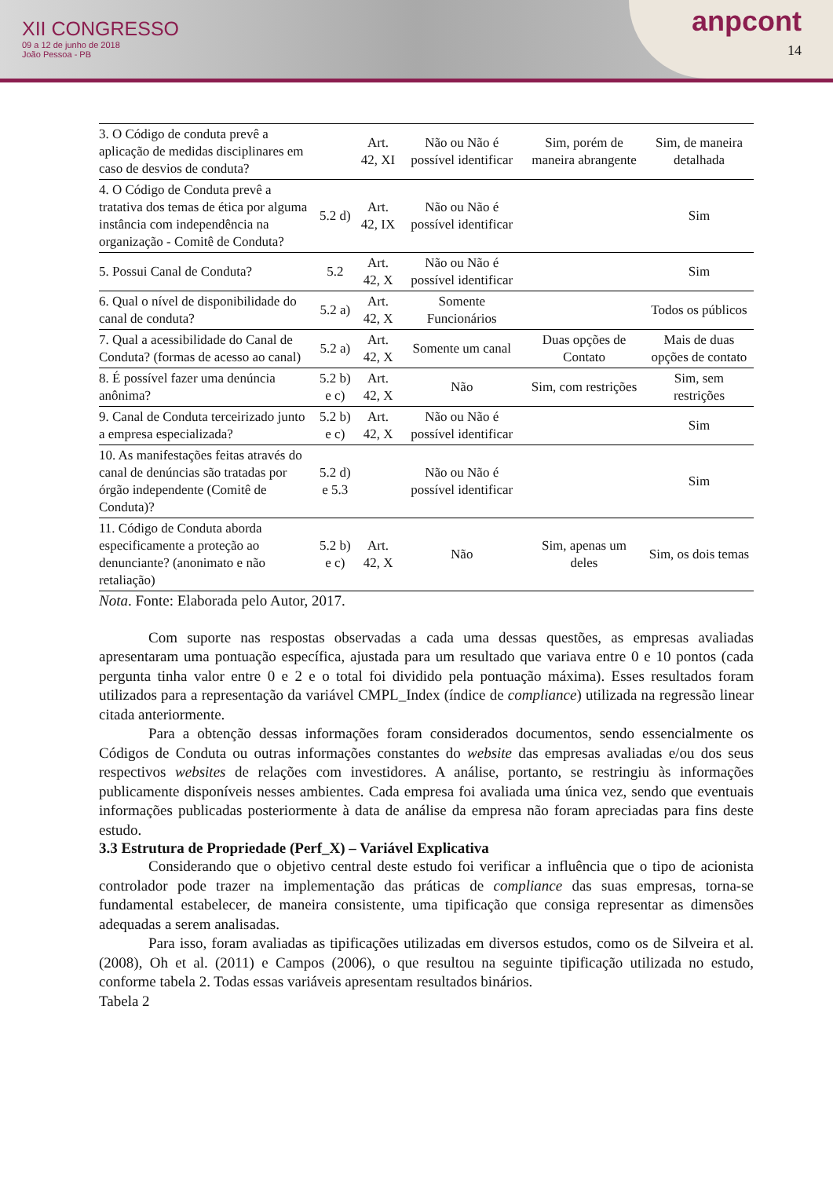XII CONGRESSO
09 a 12 de junho de 2018
João Pessoa - PB
anpcont
14
| 3. O Código de conduta prevê a aplicação de medidas disciplinares em caso de desvios de conduta? | | Art. 42, XI | Não ou Não é possível identificar | Sim, porém de maneira abrangente | Sim, de maneira detalhada |
| 4. O Código de Conduta prevê a tratativa dos temas de ética por alguma instância com independência na organização - Comitê de Conduta? | 5.2 d) | Art. 42, IX | Não ou Não é possível identificar | | Sim |
| 5. Possui Canal de Conduta? | 5.2 | Art. 42, X | Não ou Não é possível identificar | | Sim |
| 6. Qual o nível de disponibilidade do canal de conduta? | 5.2 a) | Art. 42, X | Somente Funcionários | | Todos os públicos |
| 7. Qual a acessibilidade do Canal de Conduta? (formas de acesso ao canal) | 5.2 a) | Art. 42, X | Somente um canal | Duas opções de Contato | Mais de duas opções de contato |
| 8. É possível fazer uma denúncia anônima? | 5.2 b) e c) | Art. 42, X | Não | Sim, com restrições | Sim, sem restrições |
| 9. Canal de Conduta terceirizado junto a empresa especializada? | 5.2 b) e c) | Art. 42, X | Não ou Não é possível identificar | | Sim |
| 10. As manifestações feitas através do canal de denúncias são tratadas por órgão independente (Comitê de Conduta)? | 5.2 d) e 5.3 | | Não ou Não é possível identificar | | Sim |
| 11. Código de Conduta aborda especificamente a proteção ao denunciante? (anonimato e não retaliação) | 5.2 b) e c) | Art. 42, X | Não | Sim, apenas um deles | Sim, os dois temas |
Nota. Fonte: Elaborada pelo Autor, 2017.
Com suporte nas respostas observadas a cada uma dessas questões, as empresas avaliadas apresentaram uma pontuação específica, ajustada para um resultado que variava entre 0 e 10 pontos (cada pergunta tinha valor entre 0 e 2 e o total foi dividido pela pontuação máxima). Esses resultados foram utilizados para a representação da variável CMPL_Index (índice de compliance) utilizada na regressão linear citada anteriormente.
Para a obtenção dessas informações foram considerados documentos, sendo essencialmente os Códigos de Conduta ou outras informações constantes do website das empresas avaliadas e/ou dos seus respectivos websites de relações com investidores. A análise, portanto, se restringiu às informações publicamente disponíveis nesses ambientes. Cada empresa foi avaliada uma única vez, sendo que eventuais informações publicadas posteriormente à data de análise da empresa não foram apreciadas para fins deste estudo.
3.3 Estrutura de Propriedade (Perf_X) – Variável Explicativa
Considerando que o objetivo central deste estudo foi verificar a influência que o tipo de acionista controlador pode trazer na implementação das práticas de compliance das suas empresas, torna-se fundamental estabelecer, de maneira consistente, uma tipificação que consiga representar as dimensões adequadas a serem analisadas.
Para isso, foram avaliadas as tipificações utilizadas em diversos estudos, como os de Silveira et al. (2008), Oh et al. (2011) e Campos (2006), o que resultou na seguinte tipificação utilizada no estudo, conforme tabela 2. Todas essas variáveis apresentam resultados binários.
Tabela 2